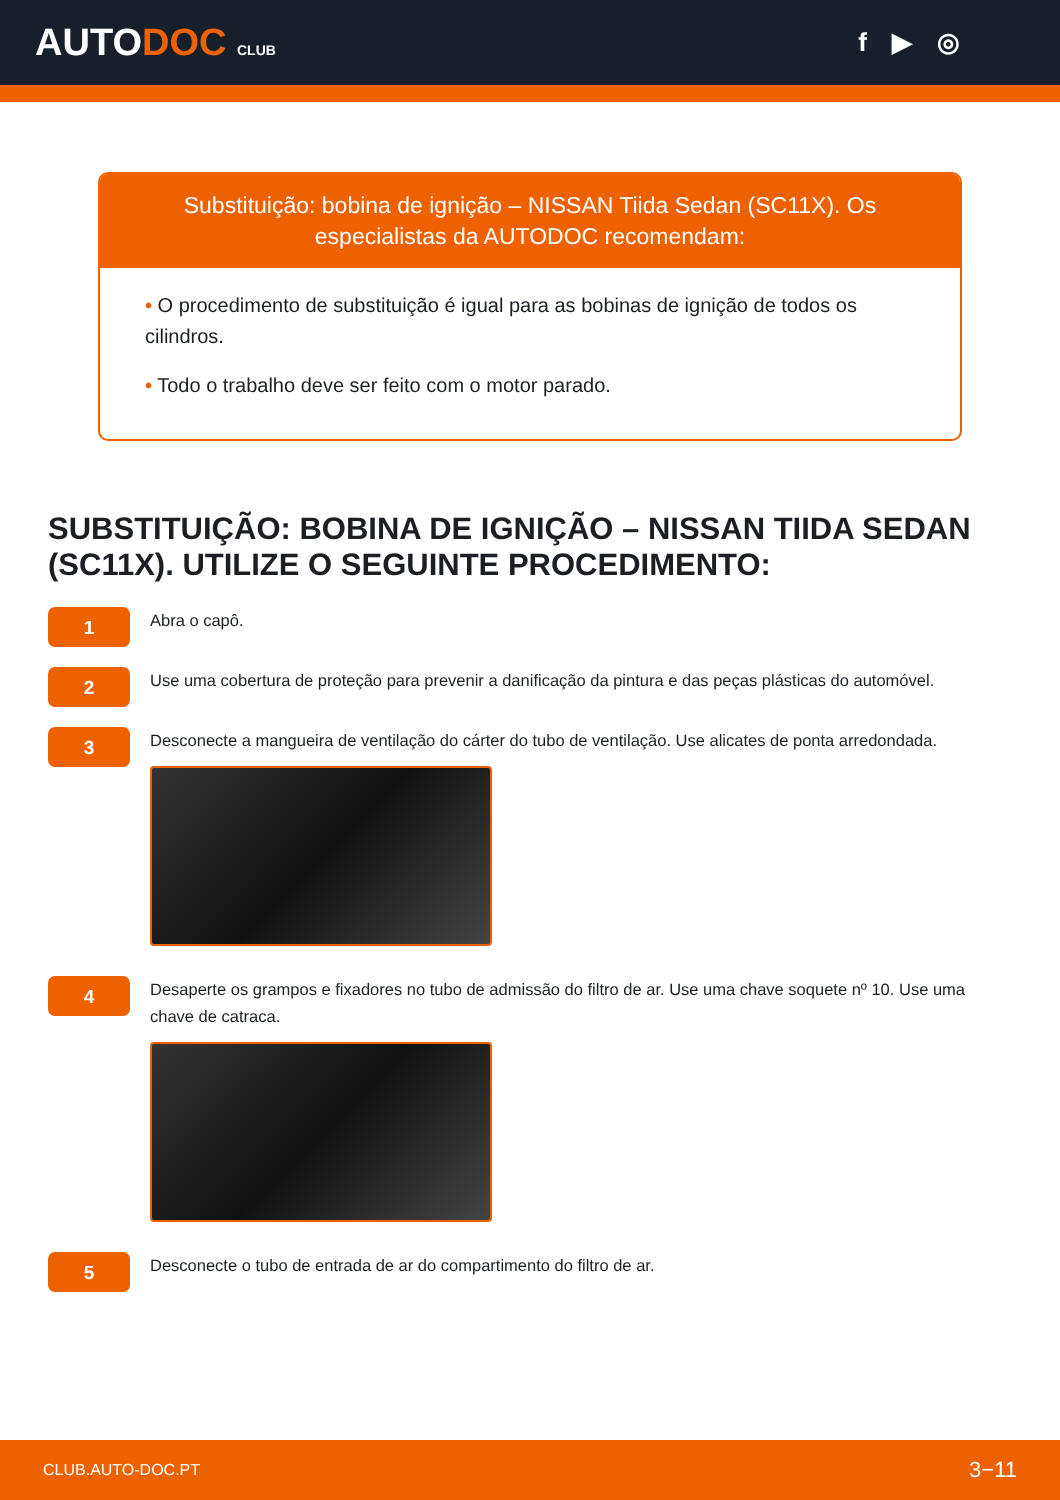AUTODOC CLUB
f ▶ ◎
Substituição: bobina de ignição – NISSAN Tiida Sedan (SC11X). Os especialistas da AUTODOC recomendam:
• O procedimento de substituição é igual para as bobinas de ignição de todos os cilindros.
• Todo o trabalho deve ser feito com o motor parado.
SUBSTITUIÇÃO: BOBINA DE IGNIÇÃO – NISSAN TIIDA SEDAN (SC11X). UTILIZE O SEGUINTE PROCEDIMENTO:
1
Abra o capô.
2
Use uma cobertura de proteção para prevenir a danificação da pintura e das peças plásticas do automóvel.
3
Desconecte a mangueira de ventilação do cárter do tubo de ventilação. Use alicates de ponta arredondada.
4
Desaperte os grampos e fixadores no tubo de admissão do filtro de ar. Use uma chave soquete nº 10. Use uma chave de catraca.
5
Desconecte o tubo de entrada de ar do compartimento do filtro de ar.
CLUB.AUTO-DOC.PT 3−11